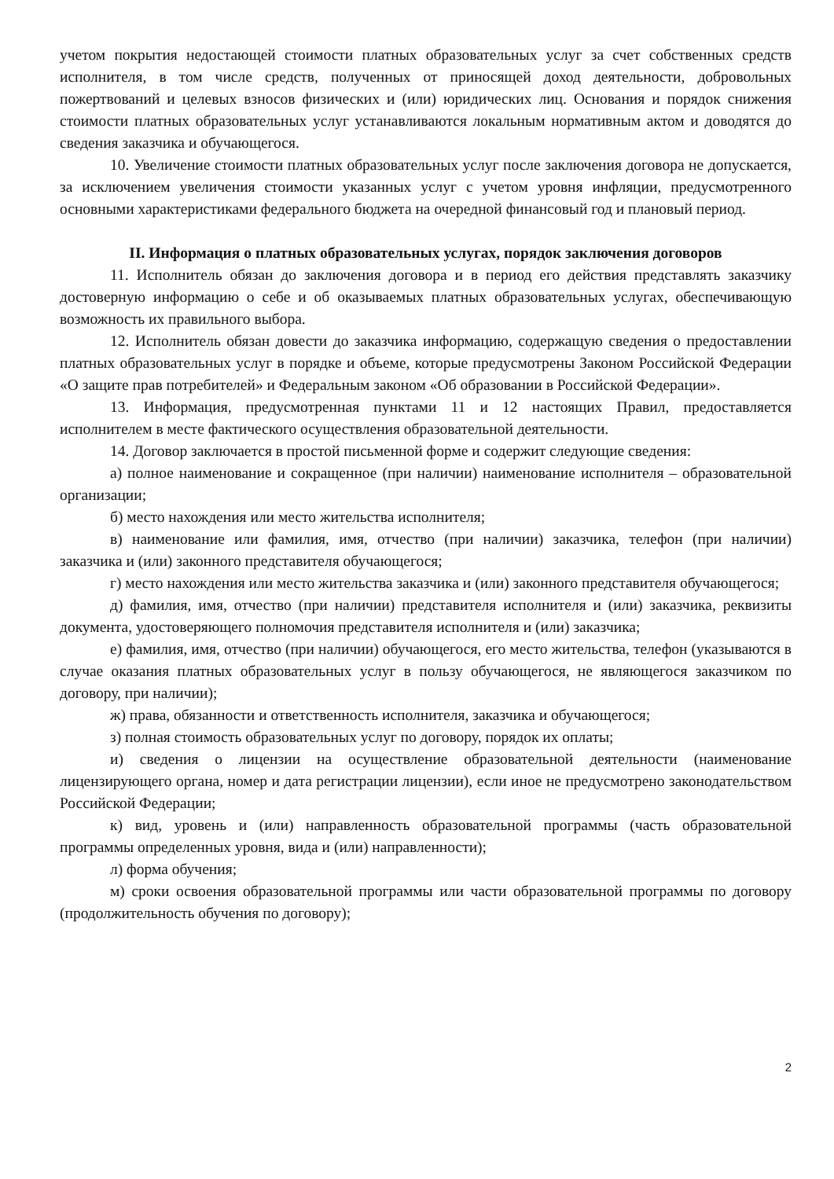учетом покрытия недостающей стоимости платных образовательных услуг за счет собственных средств исполнителя, в том числе средств, полученных от приносящей доход деятельности, добровольных пожертвований и целевых взносов физических и (или) юридических лиц. Основания и порядок снижения стоимости платных образовательных услуг устанавливаются локальным нормативным актом и доводятся до сведения заказчика и обучающегося.
10. Увеличение стоимости платных образовательных услуг после заключения договора не допускается, за исключением увеличения стоимости указанных услуг с учетом уровня инфляции, предусмотренного основными характеристиками федерального бюджета на очередной финансовый год и плановый период.
II. Информация о платных образовательных услугах, порядок заключения договоров
11. Исполнитель обязан до заключения договора и в период его действия представлять заказчику достоверную информацию о себе и об оказываемых платных образовательных услугах, обеспечивающую возможность их правильного выбора.
12. Исполнитель обязан довести до заказчика информацию, содержащую сведения о предоставлении платных образовательных услуг в порядке и объеме, которые предусмотрены Законом Российской Федерации «О защите прав потребителей» и Федеральным законом «Об образовании в Российской Федерации».
13. Информация, предусмотренная пунктами 11 и 12 настоящих Правил, предоставляется исполнителем в месте фактического осуществления образовательной деятельности.
14. Договор заключается в простой письменной форме и содержит следующие сведения:
а) полное наименование и сокращенное (при наличии) наименование исполнителя – образовательной организации;
б) место нахождения или место жительства исполнителя;
в) наименование или фамилия, имя, отчество (при наличии) заказчика, телефон (при наличии) заказчика и (или) законного представителя обучающегося;
г) место нахождения или место жительства заказчика и (или) законного представителя обучающегося;
д) фамилия, имя, отчество (при наличии) представителя исполнителя и (или) заказчика, реквизиты документа, удостоверяющего полномочия представителя исполнителя и (или) заказчика;
е) фамилия, имя, отчество (при наличии) обучающегося, его место жительства, телефон (указываются в случае оказания платных образовательных услуг в пользу обучающегося, не являющегося заказчиком по договору, при наличии);
ж) права, обязанности и ответственность исполнителя, заказчика и обучающегося;
з) полная стоимость образовательных услуг по договору, порядок их оплаты;
и) сведения о лицензии на осуществление образовательной деятельности (наименование лицензирующего органа, номер и дата регистрации лицензии), если иное не предусмотрено законодательством Российской Федерации;
к) вид, уровень и (или) направленность образовательной программы (часть образовательной программы определенных уровня, вида и (или) направленности);
л) форма обучения;
м) сроки освоения образовательной программы или части образовательной программы по договору (продолжительность обучения по договору);
2